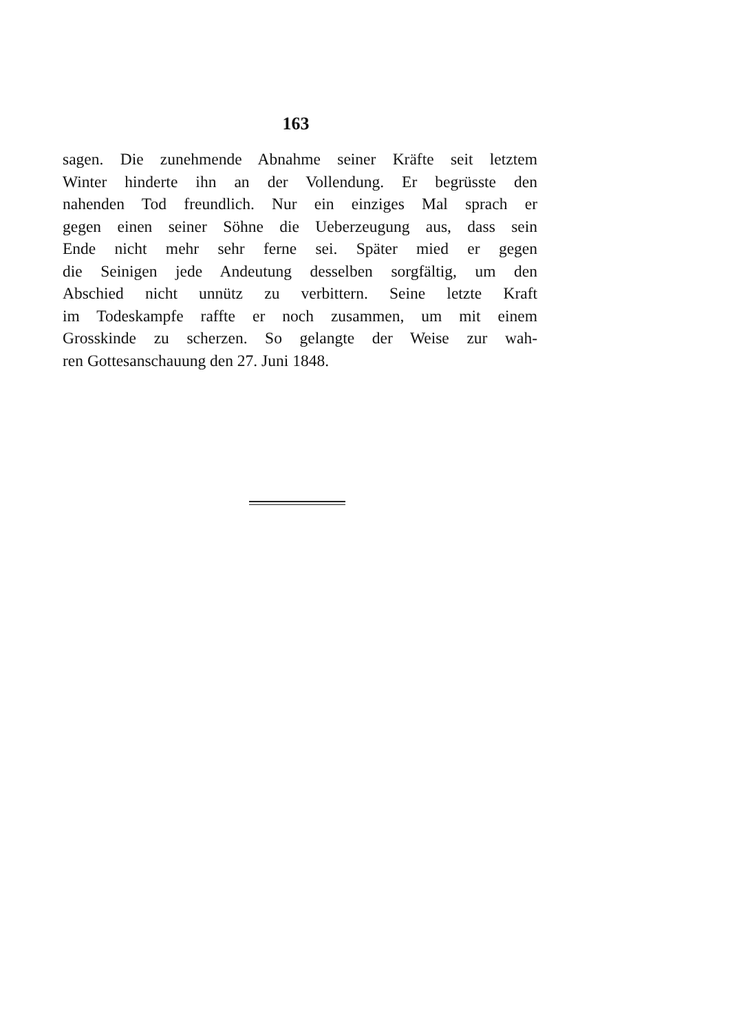163
sagen. Die zunehmende Abnahme seiner Kräfte seit letztem
Winter hinderte ihn an der Vollendung. Er begrüsste den
nahenden Tod freundlich. Nur ein einziges Mal sprach er
gegen einen seiner Söhne die Ueberzeugung aus, dass sein
Ende nicht mehr sehr ferne sei. Später mied er gegen
die Seinigen jede Andeutung desselben sorgfältig, um den
Abschied nicht unnütz zu verbittern. Seine letzte Kraft
im Todeskampfe raffte er noch zusammen, um mit einem
Grosskinde zu scherzen. So gelangte der Weise zur wah-
ren Gottesanschauung den 27. Juni 1848.